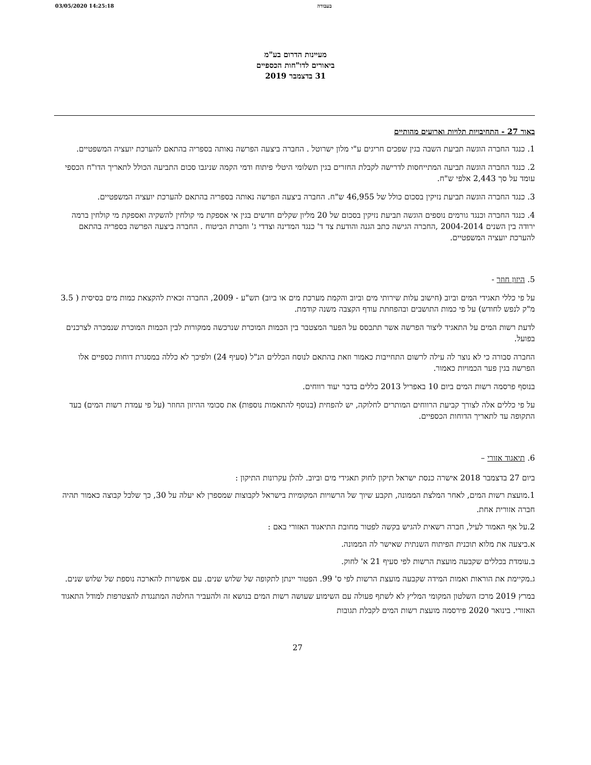03/05/2020 14:25:18 בעבודה
מעיינות הדרום בע"מ
ביאורים לדו"חות הכספיים
31 בדצמבר 2019
באור 27 - התחיבויות תלויות וארועים מהותיים
1. כנגד החברה הוגשה תביעת השבה בגין שפכים חריגים ע"י מלון ישרוטל . החברה ביצעה הפרשה נאותה בספריה בהתאם להערכת יועציה המשפטיים.
2. כנגד החברה הוגשה תביעה המתייחסות לדרישה לקבלת החזרים בגין תשלומי היטלי פיתוח ודמי הקמה שניגבו סכום התביעה הכולל לתאריך הדו"ח הכספי עומד על סך 2,443 אלפי ש"ח.
3. כנגד החברה הוגשה תביעת נזיקין בסכום כולל של 46,955 ש"ח. החברה ביצעה הפרשה נאותה בספריה בהתאם להערכת יועציה המשפטיים.
4. כנגד החברה וכנגד גורמים נוספים הוגשה תביעת נזיקין בסכום של 20 מליון שקלים חדשים בגין אי אספקת מי קולחין להשקיה ואספקת מי קולחין ברמה ירודה בין השנים 2004-2014 ,החברה הגישה כתב הגנה והודעת צד ד' כנגד המדינה וצדדי ג' וחברת הביטוח . החברה ביצעה הפרשה בספריה בהתאם להערכת יועציה המשפטיים.
5. היזון חוזר -
על פי כללי תאגידי המים וביוב (חישוב עלות שירותי מים וביוב והקמת מערכת מים או ביוב) תש"ע - 2009, החברה זכאית להקצאת כמות מים בסיסית ( 3.5 מ"ק לנפש לחודש) על פי כמות התושבים ובהפחתת עודף הקצבה משנה קודמת.
לדעת רשות המים על התאגיד ליצור הפרשה אשר תתבסס על הפער המצטבר בין הכמות המוכרת שנרכשה ממקורות לבין הכמות המוכרת שנמכרה לצרכנים בפועל.
החברה סבורה כי לא נוצר לה עילה לרשום התחייבות כאמור וזאת בהתאם לנוסח הכללים הנ"ל (סעיף 24) ולפיכך לא כללה במסגרת דוחות כספיים אלו הפרשה בגין פער הכמויות כאמור.
בנוסף פרסמה רשות המים ביום 10 באפריל 2013 כללים בדבר יעוד רווחים.
על פי כללים אלה לצורך קביעת הרווחים המותרים לחלוקה, יש להפחית (בנוסף להתאמות נוספות) את סכומי ההיזון החוזר (על פי עמדת רשות המים) בעד התקופה עד לתאריך הדוחות הכספיים.
6. תיאגוד אזורי –
ביום 27 בדצמבר 2018 אישרה כנסת ישראל תיקון לחוק תאגידי מים וביוב. להלן עקרונות התיקון :
1.מועצת רשות המים, לאחר המלצת הממונה, תקבע שיוך של הרשויות המקומיות בישראל לקבוצות שמספרן לא יעלה על 30, כך שלכל קבוצה כאמור תהיה חברה אזורית אחת.
2.על אף האמור לעיל, חברה רשאית להגיש בקשה לפטור מחובת התיאגוד האזורי באם :
א.ביצעה את מלוא תוכנית הפיתוח השנתית שאישר לה הממונה.
ב.עומדת בכללים שקבעה מועצת הרשות לפי סעיף 21 א' לחוק.
ג.מקיימת את הוראות ואמות המידה שקבעה מועצת הרשות לפי ס' 99. הפטור יינתן לתקופה של שלוש שנים. עם אפשרות להארכה נוספת של שלוש שנים.
במרץ 2019 מרכז השלטון המקומי המליץ לא לשתף פעולה עם השימוע שעושה רשות המים בנושא זה ולהעביר החלטה המתנגדת להצטרפות למודל התאגוד האזורי. בינואר 2020 פירסמה מועצת רשות המים לקבלת תגובות
27